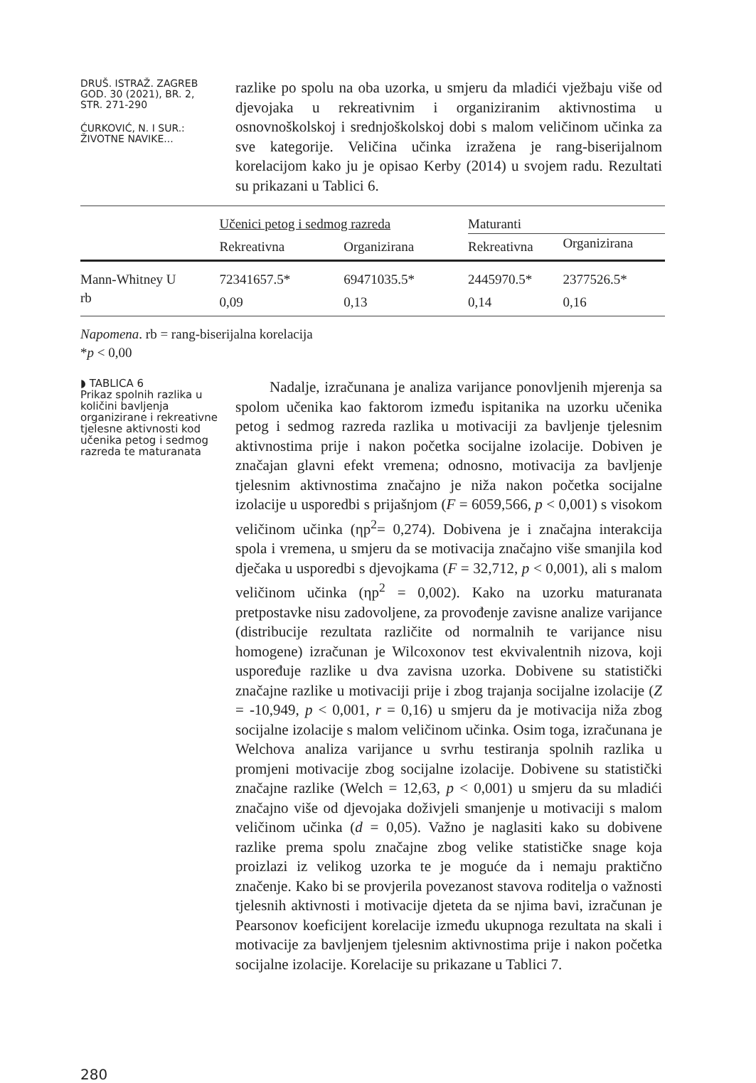DRUŠ. ISTRAŽ. ZAGREB
GOD. 30 (2021), BR. 2,
STR. 271-290
ĆURKOVIĆ, N. I SUR.:
ŽIVOTNE NAVIKE...
razlike po spolu na oba uzorka, u smjeru da mladići vježbaju više od djevojaka u rekreativnim i organiziranim aktivnostima u osnovnoškolskoj i srednjoškolskoj dobi s malom veličinom učinka za sve kategorije. Veličina učinka izražena je rang-biserijalnom korelacijom kako ju je opisao Kerby (2014) u svojem radu. Rezultati su prikazani u Tablici 6.
| | Učenici petog i sedmog razreda | | Maturanti | |
| --- | --- | --- | --- | --- |
| | Rekreativna | Organizirana | Rekreativna | Organizirana |
| Mann-Whitney U | 72341657.5* | 69471035.5* | 2445970.5* | 2377526.5* |
| rb | 0,09 | 0,13 | 0,14 | 0,16 |
Napomena. rb = rang-biserijalna korelacija
*p < 0,00
◗ TABLICA 6
Prikaz spolnih razlika u količini bavljenja organizirane i rekreativne tjelesne aktivnosti kod učenika petog i sedmog razreda te maturanata
280
Nadalje, izračunana je analiza varijance ponovljenih mjerenja sa spolom učenika kao faktorom između ispitanika na uzorku učenika petog i sedmog razreda razlika u motivaciji za bavljenje tjelesnim aktivnostima prije i nakon početka socijalne izolacije. Dobiven je značajan glavni efekt vremena; odnosno, motivacija za bavljenje tjelesnim aktivnostima značajno je niža nakon početka socijalne izolacije u usporedbi s prijašnjom (F = 6059,566, p < 0,001) s visokom veličinom učinka (ηp<sup>2</sup>= 0,274). Dobivena je i značajna interakcija spola i vremena, u smjeru da se motivacija značajno više smanjila kod dječaka u usporedbi s djevojkama (F = 32,712, p < 0,001), ali s malom veličinom učinka (ηp<sup>2</sup> = 0,002). Kako na uzorku maturanata pretpostavke nisu zadovoljene, za provođenje zavisne analize varijance (distribucije rezultata različite od normalnih te varijance nisu homogene) izračunan je Wilcoxonov test ekvivalentnih nizova, koji uspoređuje razlike u dva zavisna uzorka. Dobivene su statistički značajne razlike u motivaciji prije i zbog trajanja socijalne izolacije (Z = -10,949, p < 0,001, r = 0,16) u smjeru da je motivacija niža zbog socijalne izolacije s malom veličinom učinka. Osim toga, izračunana je Welchova analiza varijance u svrhu testiranja spolnih razlika u promjeni motivacije zbog socijalne izolacije. Dobivene su statistički značajne razlike (Welch = 12,63, p < 0,001) u smjeru da su mladići značajno više od djevojaka doživjeli smanjenje u motivaciji s malom veličinom učinka (d = 0,05). Važno je naglasiti kako su dobivene razlike prema spolu značajne zbog velike statističke snage koja proizlazi iz velikog uzorka te je moguće da i nemaju praktično značenje. Kako bi se provjerila povezanost stavova roditelja o važnosti tjelesnih aktivnosti i motivacije djeteta da se njima bavi, izračunan je Pearsonov koeficijent korelacije između ukupnoga rezultata na skali i motivacije za bavljenjem tjelesnim aktivnostima prije i nakon početka socijalne izolacije. Korelacije su prikazane u Tablici 7.